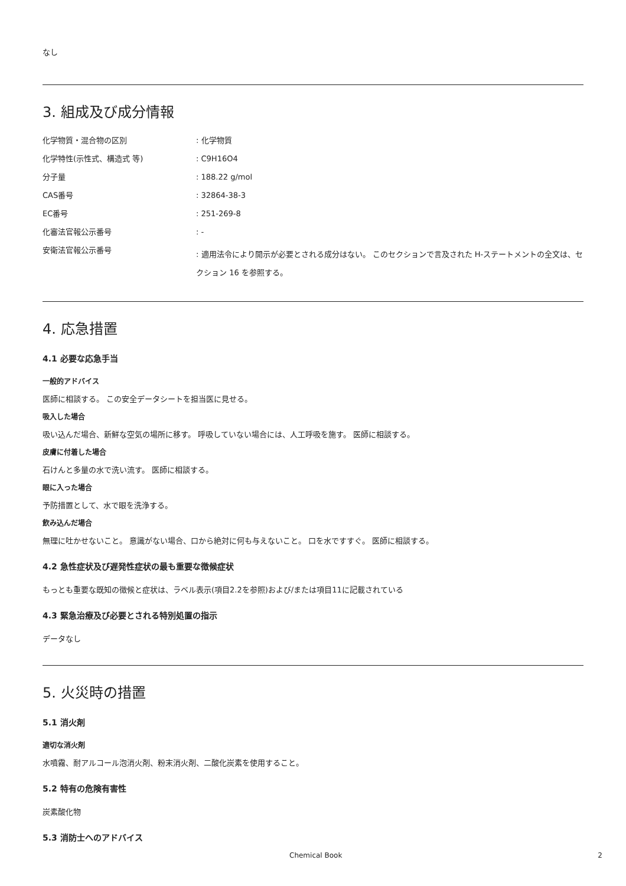なし
3. 組成及び成分情報
| 化学物質・混合物の区別 | : 化学物質 |
| 化学特性(示性式、構造式 等) | : C9H16O4 |
| 分子量 | : 188.22 g/mol |
| CAS番号 | : 32864-38-3 |
| EC番号 | : 251-269-8 |
| 化審法官報公示番号 | : - |
| 安衛法官報公示番号 | : 適用法令により開示が必要とされる成分はない。 このセクションで言及された H-ステートメントの全文は、セクション 16 を参照する。 |
4. 応急措置
4.1 必要な応急手当
一般的アドバイス
医師に相談する。 この安全データシートを担当医に見せる。
吸入した場合
吸い込んだ場合、新鮮な空気の場所に移す。 呼吸していない場合には、人工呼吸を施す。 医師に相談する。
皮膚に付着した場合
石けんと多量の水で洗い流す。 医師に相談する。
眼に入った場合
予防措置として、水で眼を洗浄する。
飲み込んだ場合
無理に吐かせないこと。 意識がない場合、口から絶対に何も与えないこと。 口を水ですすぐ。 医師に相談する。
4.2 急性症状及び遅発性症状の最も重要な徴候症状
もっとも重要な既知の徴候と症状は、ラベル表示(項目2.2を参照)および/または項目11に記載されている
4.3 緊急治療及び必要とされる特別処置の指示
データなし
5. 火災時の措置
5.1 消火剤
適切な消火剤
水噴霧、耐アルコール泡消火剤、粉末消火剤、二酸化炭素を使用すること。
5.2 特有の危険有害性
炭素酸化物
5.3 消防士へのアドバイス
Chemical Book 2